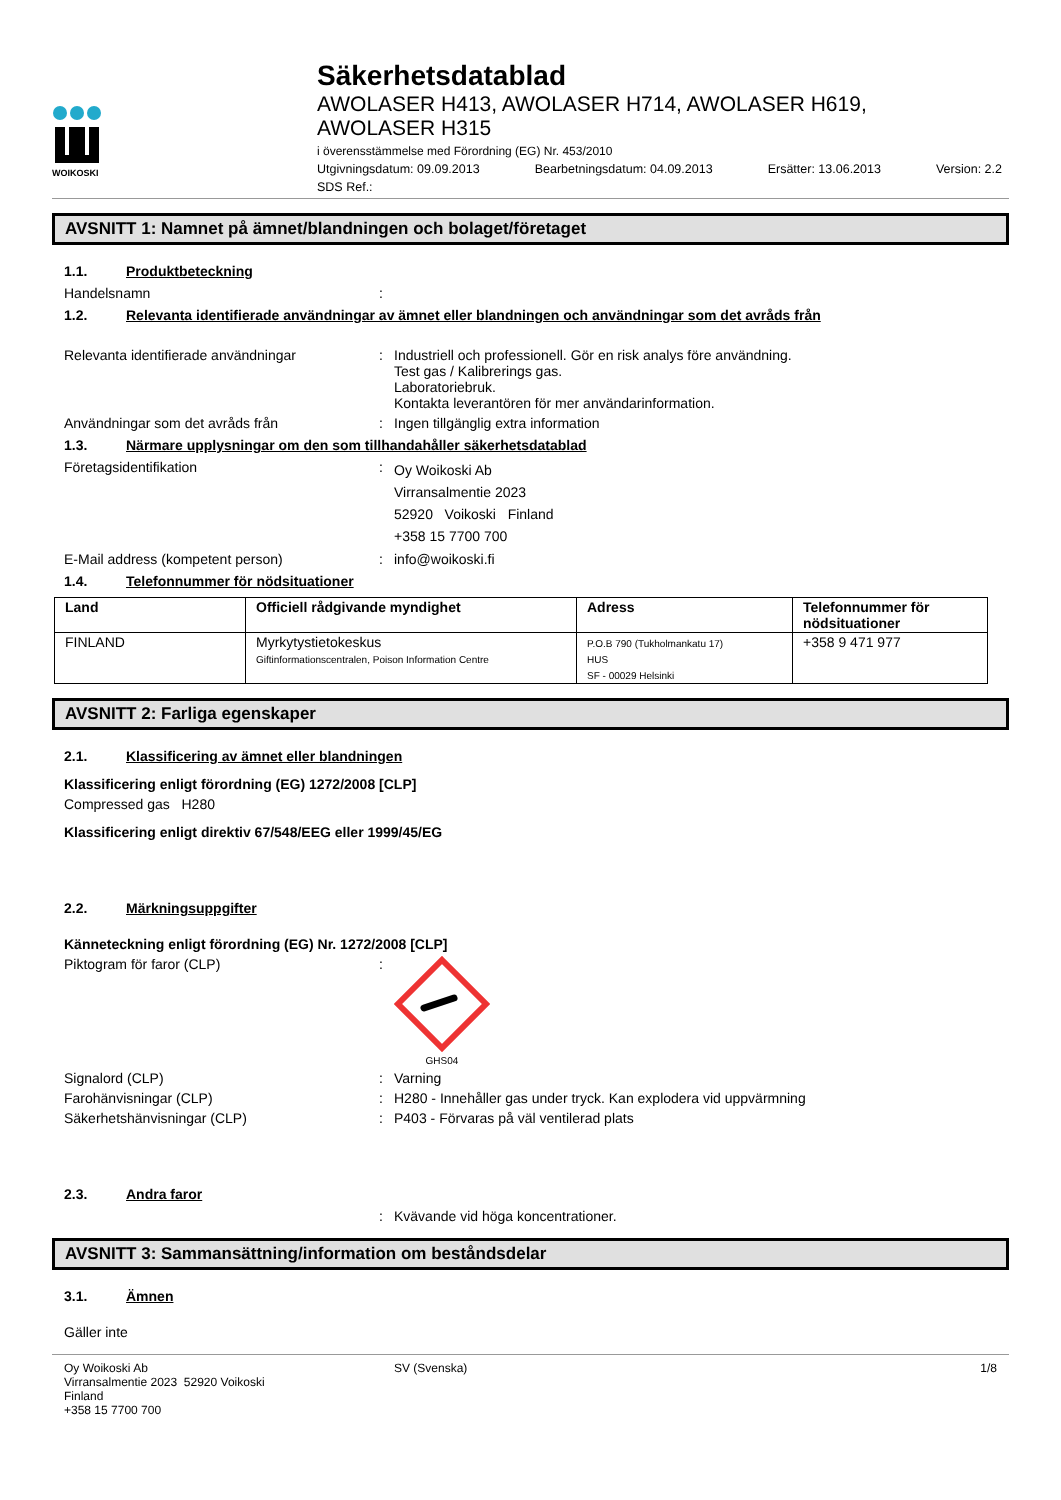WOIKOSKI
Säkerhetsdatablad
AWOLASER H413, AWOLASER H714, AWOLASER H619,
AWOLASER H315
i överensstämmelse med Förordning (EG) Nr. 453/2010
Utgivningsdatum: 09.09.2013 Bearbetningsdatum: 04.09.2013 Ersätter: 13.06.2013 Version: 2.2
SDS Ref.:
AVSNITT 1: Namnet på ämnet/blandningen och bolaget/företaget
1.1. Produktbeteckning
Handelsnamn :
1.2. Relevanta identifierade användningar av ämnet eller blandningen och användningar som det avråds från
Relevanta identifierade användningar : Industriell och professionell. Gör en risk analys före användning.
Test gas / Kalibrerings gas.
Laboratoriebruk.
Kontakta leverantören för mer användarinformation.
Användningar som det avråds från : Ingen tillgänglig extra information
1.3. Närmare upplysningar om den som tillhandahåller säkerhetsdatablad
Företagsidentifikation :
Oy Woikoski Ab
Virransalmentie 2023
52920 Voikoski Finland
+358 15 7700 700
E-Mail address (kompetent person) : info@woikoski.fi
1.4. Telefonnummer för nödsituationer
| Land | Officiell rådgivande myndighet | Adress | Telefonnummer för nödsituationer |
| --- | --- | --- | --- |
| FINLAND | Myrkytystietokeskus Giftinformationscentralen, Poison Information Centre | P.O.B 790 (Tukholmankatu 17) HUS SF - 00029 Helsinki | +358 9 471 977 |
AVSNITT 2: Farliga egenskaper
2.1. Klassificering av ämnet eller blandningen
Klassificering enligt förordning (EG) 1272/2008 [CLP]
Compressed gas H280
Klassificering enligt direktiv 67/548/EEG eller 1999/45/EG
2.2. Märkningsuppgifter
Känneteckning enligt förordning (EG) Nr. 1272/2008 [CLP]
Piktogram för faror (CLP) :
GHS04
Signalord (CLP) : Varning
Farohänvisningar (CLP) : H280 - Innehåller gas under tryck. Kan explodera vid uppvärmning
Säkerhetshänvisningar (CLP) : P403 - Förvaras på väl ventilerad plats
2.3. Andra faror
: Kvävande vid höga koncentrationer.
AVSNITT 3: Sammansättning/information om beståndsdelar
3.1. Ämnen
Gäller inte
Oy Woikoski Ab
Virransalmentie 2023 52920 Voikoski
Finland
+358 15 7700 700
SV (Svenska) 1/8